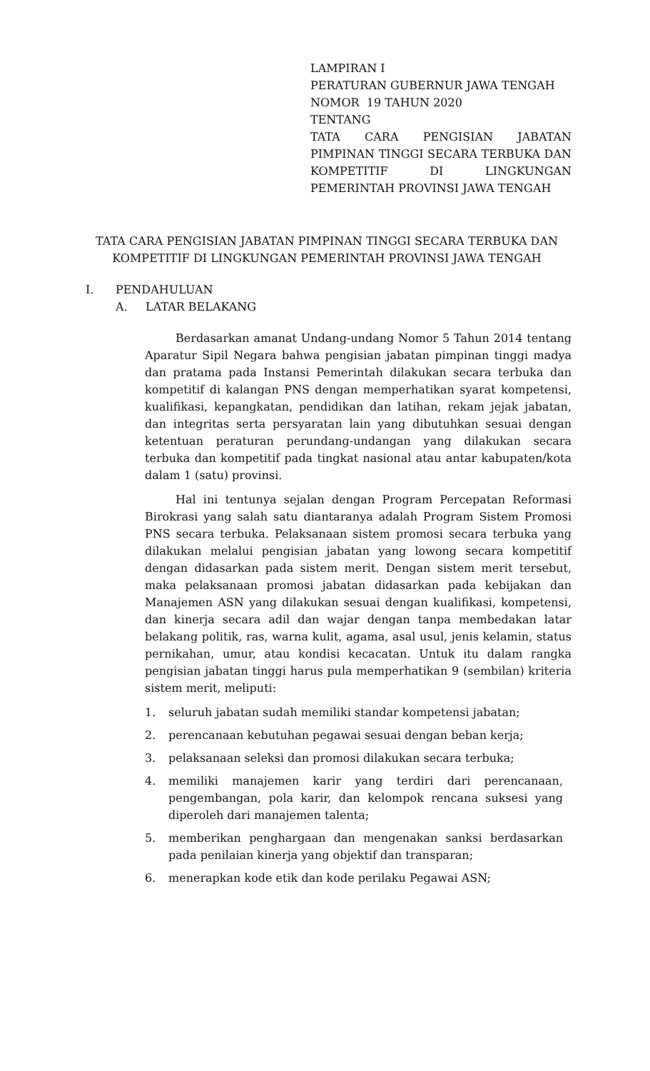LAMPIRAN I
PERATURAN GUBERNUR JAWA TENGAH
NOMOR 19 TAHUN 2020
TENTANG
TATA CARA PENGISIAN JABATAN PIMPINAN TINGGI SECARA TERBUKA DAN KOMPETITIF DI LINGKUNGAN PEMERINTAH PROVINSI JAWA TENGAH
TATA CARA PENGISIAN JABATAN PIMPINAN TINGGI SECARA TERBUKA DAN KOMPETITIF DI LINGKUNGAN PEMERINTAH PROVINSI JAWA TENGAH
I. PENDAHULUAN
A. LATAR BELAKANG
Berdasarkan amanat Undang-undang Nomor 5 Tahun 2014 tentang Aparatur Sipil Negara bahwa pengisian jabatan pimpinan tinggi madya dan pratama pada Instansi Pemerintah dilakukan secara terbuka dan kompetitif di kalangan PNS dengan memperhatikan syarat kompetensi, kualifikasi, kepangkatan, pendidikan dan latihan, rekam jejak jabatan, dan integritas serta persyaratan lain yang dibutuhkan sesuai dengan ketentuan peraturan perundang-undangan yang dilakukan secara terbuka dan kompetitif pada tingkat nasional atau antar kabupaten/kota dalam 1 (satu) provinsi.
Hal ini tentunya sejalan dengan Program Percepatan Reformasi Birokrasi yang salah satu diantaranya adalah Program Sistem Promosi PNS secara terbuka. Pelaksanaan sistem promosi secara terbuka yang dilakukan melalui pengisian jabatan yang lowong secara kompetitif dengan didasarkan pada sistem merit. Dengan sistem merit tersebut, maka pelaksanaan promosi jabatan didasarkan pada kebijakan dan Manajemen ASN yang dilakukan sesuai dengan kualifikasi, kompetensi, dan kinerja secara adil dan wajar dengan tanpa membedakan latar belakang politik, ras, warna kulit, agama, asal usul, jenis kelamin, status pernikahan, umur, atau kondisi kecacatan. Untuk itu dalam rangka pengisian jabatan tinggi harus pula memperhatikan 9 (sembilan) kriteria sistem merit, meliputi:
1. seluruh jabatan sudah memiliki standar kompetensi jabatan;
2. perencanaan kebutuhan pegawai sesuai dengan beban kerja;
3. pelaksanaan seleksi dan promosi dilakukan secara terbuka;
4. memiliki manajemen karir yang terdiri dari perencanaan, pengembangan, pola karir, dan kelompok rencana suksesi yang diperoleh dari manajemen talenta;
5. memberikan penghargaan dan mengenakan sanksi berdasarkan pada penilaian kinerja yang objektif dan transparan;
6. menerapkan kode etik dan kode perilaku Pegawai ASN;